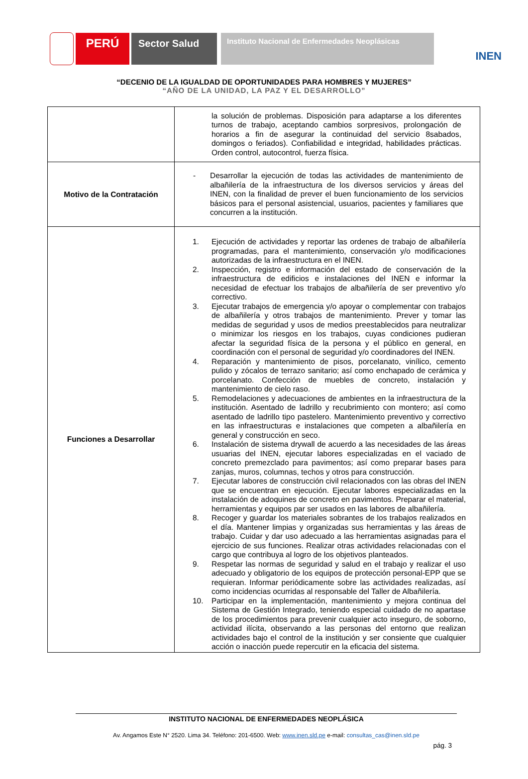PERÚ
Sector Salud
Instituto Nacional de Enfermedades Neoplásicas
INEN
“DECENIO DE LA IGUALDAD DE OPORTUNIDADES PARA HOMBRES Y MUJERES”
“AÑO DE LA UNIDAD, LA PAZ Y EL DESARROLLO”
| | la solución de problemas. Disposición para adaptarse a los diferentes turnos de trabajo, aceptando cambios sorpresivos, prolongación de horarios a fin de asegurar la continuidad del servicio 8sabados, domingos o feriados). Confiabilidad e integridad, habilidades prácticas. Orden control, autocontrol, fuerza física. |
| Motivo de la Contratación | - Desarrollar la ejecución de todas las actividades de mantenimiento de albañilería de la infraestructura de los diversos servicios y áreas del INEN, con la finalidad de prever el buen funcionamiento de los servicios básicos para el personal asistencial, usuarios, pacientes y familiares que concurren a la institución. |
| Funciones a Desarrollar | 1. Ejecución de actividades y reportar las ordenes de trabajo de albañilería programadas, para el mantenimiento, conservación y/o modificaciones autorizadas de la infraestructura en el INEN. 2. Inspección, registro e información del estado de conservación de la infraestructura de edificios e instalaciones del INEN e informar la necesidad de efectuar los trabajos de albañilería de ser preventivo y/o correctivo. 3. Ejecutar trabajos de emergencia y/o apoyar o complementar con trabajos de albañilería y otros trabajos de mantenimiento. Prever y tomar las medidas de seguridad y usos de medios preestablecidos para neutralizar o minimizar los riesgos en los trabajos, cuyas condiciones pudieran afectar la seguridad física de la persona y el público en general, en coordinación con el personal de seguridad y/o coordinadores del INEN. 4. Reparación y mantenimiento de pisos, porcelanato, vinílico, cemento pulido y zócalos de terrazo sanitario; así como enchapado de cerámica y porcelanato. Confección de muebles de concreto, instalación y mantenimiento de cielo raso. 5. Remodelaciones y adecuaciones de ambientes en la infraestructura de la institución. Asentado de ladrillo y recubrimiento con montero; así como asentado de ladrillo tipo pastelero. Mantenimiento preventivo y correctivo en las infraestructuras e instalaciones que competen a albañilería en general y construcción en seco. 6. Instalación de sistema drywall de acuerdo a las necesidades de las áreas usuarias del INEN, ejecutar labores especializadas en el vaciado de concreto premezclado para pavimentos; así como preparar bases para zanjas, muros, columnas, techos y otros para construcción. 7. Ejecutar labores de construcción civil relacionados con las obras del INEN que se encuentran en ejecución. Ejecutar labores especializadas en la instalación de adoquines de concreto en pavimentos. Preparar el material, herramientas y equipos par ser usados en las labores de albañilería. 8. Recoger y guardar los materiales sobrantes de los trabajos realizados en el día. Mantener limpias y organizadas sus herramientas y las áreas de trabajo. Cuidar y dar uso adecuado a las herramientas asignadas para el ejercicio de sus funciones. Realizar otras actividades relacionadas con el cargo que contribuya al logro de los objetivos planteados. 9. Respetar las normas de seguridad y salud en el trabajo y realizar el uso adecuado y obligatorio de los equipos de protección personal-EPP que se requieran. Informar periódicamente sobre las actividades realizadas, así como incidencias ocurridas al responsable del Taller de Albañilería. 10. Participar en la implementación, mantenimiento y mejora continua del Sistema de Gestión Integrado, teniendo especial cuidado de no apartase de los procedimientos para prevenir cualquier acto inseguro, de soborno, actividad ilícita, observando a las personas del entorno que realizan actividades bajo el control de la institución y ser consiente que cualquier acción o inacción puede repercutir en la eficacia del sistema. |
INSTITUTO NACIONAL DE ENFERMEDADES NEOPLÁSICA
Av. Angamos Este N° 2520. Lima 34. Teléfono: 201-6500. Web: www.inen.sld.pe e-mail: consultas_cas@inen.sld.pe
pág. 3